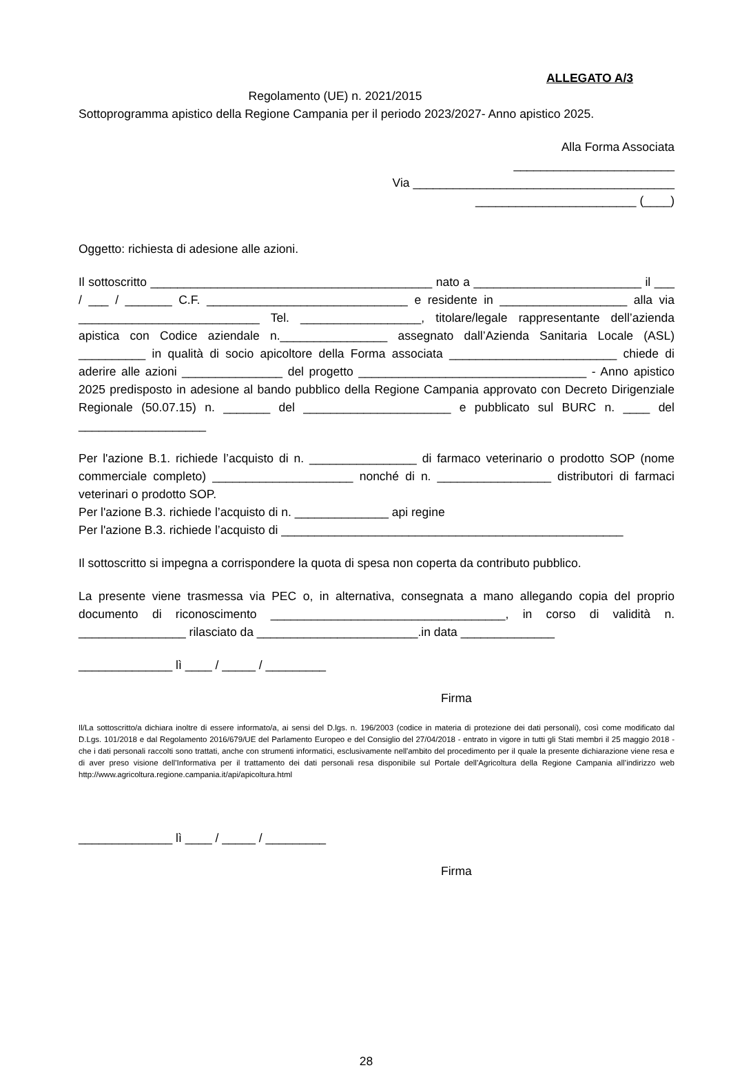ALLEGATO A/3
Regolamento (UE) n. 2021/2015
Sottoprogramma apistico della Regione Campania per il periodo 2023/2027- Anno apistico 2025.
Alla Forma Associata
________________________
Via _______________________________________
________________________ (____)
Oggetto: richiesta di adesione alle azioni.
Il sottoscritto __________________________________________ nato a _________________________ il ___ / ___ / _______ C.F. ______________________________ e residente in ___________________ alla via ___________________________ Tel. __________________, titolare/legale rappresentante dell’azienda apistica con Codice aziendale n.________________ assegnato dall’Azienda Sanitaria Locale (ASL) __________ in qualità di socio apicoltore della Forma associata _________________________ chiede di aderire alle azioni _______________ del progetto __________________________________ - Anno apistico 2025 predisposto in adesione al bando pubblico della Regione Campania approvato con Decreto Dirigenziale Regionale (50.07.15) n. _______ del ______________________ e pubblicato sul BURC n. ____ del ___________________
Per l'azione B.1. richiede l’acquisto di n. ________________ di farmaco veterinario o prodotto SOP (nome commerciale completo) _____________________ nonché di n. _________________ distributori di farmaci veterinari o prodotto SOP.
Per l'azione B.3. richiede l’acquisto di n. ______________ api regine
Per l'azione B.3. richiede l’acquisto di ___________________________________________________
Il sottoscritto si impegna a corrispondere la quota di spesa non coperta da contributo pubblico.
La presente viene trasmessa via PEC o, in alternativa, consegnata a mano allegando copia del proprio documento di riconoscimento ___________________________________, in corso di validità n. ________________ rilasciato da ________________________.in data ______________
______________ lì ____ / _____ / _________
Firma
Il/La sottoscritto/a dichiara inoltre di essere informato/a, ai sensi del D.lgs. n. 196/2003 (codice in materia di protezione dei dati personali), così come modificato dal D.Lgs. 101/2018 e dal Regolamento 2016/679/UE del Parlamento Europeo e del Consiglio del 27/04/2018 - entrato in vigore in tutti gli Stati membri il 25 maggio 2018 - che i dati personali raccolti sono trattati, anche con strumenti informatici, esclusivamente nell'ambito del procedimento per il quale la presente dichiarazione viene resa e di aver preso visione dell’Informativa per il trattamento dei dati personali resa disponibile sul Portale dell’Agricoltura della Regione Campania all’indirizzo web http://www.agricoltura.regione.campania.it/api/apicoltura.html
______________ lì ____ / _____ / _________
Firma
28